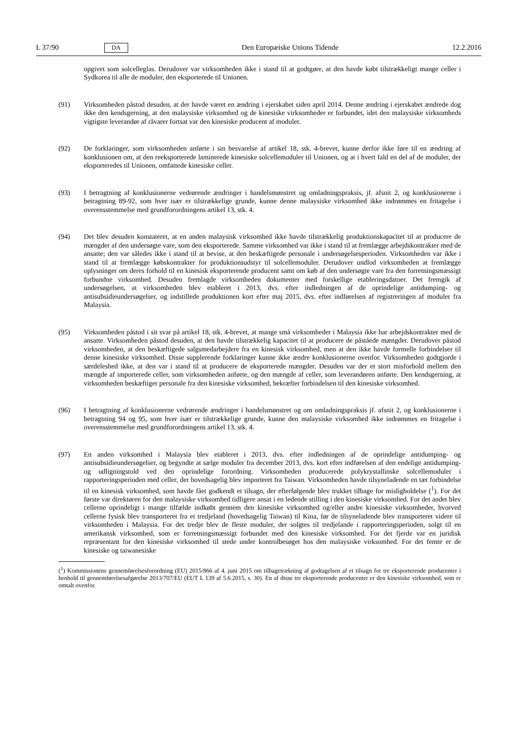L 37/90 DA Den Europæiske Unions Tidende 12.2.2016
opgivet som solcelleglas. Derudover var virksomheden ikke i stand til at godtgøre, at den havde købt tilstrækkeligt mange celler i Sydkorea til alle de moduler, den eksporterede til Unionen.
(91) Virksomheden påstod desuden, at der havde været en ændring i ejerskabet siden april 2014. Denne ændring i ejerskabet ændrede dog ikke den kendsgerning, at den malaysiske virksomhed og de kinesiske virksomheder er forbundet, idet den malaysiske virksomheds vigtigste leverandør af råvarer fortsat var den kinesiske producent af moduler.
(92) De forklaringer, som virksomheden anførte i sin besvarelse af artikel 18, stk. 4-brevet, kunne derfor ikke føre til en ændring af konklusionen om, at den reeksporterede laminerede kinesiske solcellemoduler til Unionen, og at i hvert fald en del af de moduler, der eksporteredes til Unionen, omfattede kinesiske celler.
(93) I betragtning af konklusionerne vedrørende ændringer i handelsmønstret og omladningspraksis, jf. afsnit 2, og konklusionerne i betragtning 89-92, som hver især er tilstrækkelige grunde, kunne denne malaysiske virksomhed ikke indrømmes en fritagelse i overensstemmelse med grundforordningens artikel 13, stk. 4.
(94) Det blev desuden konstateret, at en anden malaysisk virksomhed ikke havde tilstrækkelig produktionskapacitet til at producere de mængder af den undersøgte vare, som den eksporterede. Samme virksomhed var ikke i stand til at fremlægge arbejdskontrakter med de ansatte; den var således ikke i stand til at bevise, at den beskæftigede personale i undersøgelsesperioden. Virksomheden var ikke i stand til at fremlægge købskontrakter for produktionsudstyr til solcellemoduler. Derudover undlod virksomheden at fremlægge oplysninger om deres forhold til en kinesisk eksporterende producent samt om køb af den undersøgte vare fra den forretningsmæssigt forbundne virksomhed. Desuden fremlagde virksomheden dokumenter med forskellige etableringsdatoer. Det fremgik af undersøgelsen, at virksomheden blev etableret i 2013, dvs. efter indledningen af de oprindelige antidumping- og antisubsidieundersøgelser, og indstillede produktionen kort efter maj 2015, dvs. efter indførelsen af registreringen af moduler fra Malaysia.
(95) Virksomheden påstod i sit svar på artikel 18, stk. 4-brevet, at mange små virksomheder i Malaysia ikke har arbejdskontrakter med de ansatte. Virksomheden påstod desuden, at den havde tilstrækkelig kapacitet til at producere de påståede mængder. Derudover påstod virksomheden, at den beskæftigede salgsmedarbejdere fra en kinesisk virksomhed, men at den ikke havde formelle forbindelser til denne kinesiske virksomhed. Disse supplerende forklaringer kunne ikke ændre konklusionerne ovenfor. Virksomheden godtgjorde i særdeleshed ikke, at den var i stand til at producere de eksporterede mængder. Desuden var der et stort misforhold mellem den mængde af importerede celler, som virksomheden anførte, og den mængde af celler, som leverandøren anførte. Den kendsgerning, at virksomheden beskæftiger personale fra den kinesiske virksomhed, bekræfter forbindelsen til den kinesiske virksomhed.
(96) I betragtning af konklusionerne vedrørende ændringer i handelsmønstret og om omladningspraksis jf. afsnit 2, og konklusionerne i betragtning 94 og 95, som hver især er tilstrækkelige grunde, kunne den malaysiske virksomhed ikke indrømmes en fritagelse i overensstemmelse med grundforordningens artikel 13, stk. 4.
(97) En anden virksomhed i Malaysia blev etableret i 2013, dvs. efter indledningen af de oprindelige antidumping- og antisubsidieundersøgelser, og begyndte at sælge moduler fra december 2013, dvs. kort efter indførelsen af den endelige antidumping- og udligningstold ved den oprindelige forordning. Virksomheden producerede polykrystallinske solcellemoduler i rapporteringsperioden med celler, der hovedsagelig blev importeret fra Taiwan. Virksomheden havde tilsyneladende en tæt forbindelse til en kinesisk virksomhed, som havde fået godkendt et tilsagn, der efterfølgende blev trukket tilbage for misligholdelse (<sup>1</sup>). For det første var direktøren for den malaysiske virksomhed tidligere ansat i en ledende stilling i den kinesiske virksomhed. For det andet blev cellerne oprindeligt i mange tilfælde indkøbt gennem den kinesiske virksomhed og/eller andre kinesiske virksomheder, hvorved cellerne fysisk blev transporteret fra et tredjeland (hovedsagelig Taiwan) til Kina, før de tilsyneladende blev transporteret videre til virksomheden i Malaysia. For det tredje blev de fleste moduler, der solgtes til tredjelande i rapporteringsperioden, solgt til en amerikansk virksomhed, som er forretningsmæssigt forbundet med den kinesiske virksomhed. For det fjerde var en juridisk repræsentant for den kinesiske virksomhed til stede under kontrolbesøget hos den malaysiske virksomhed. For det femte er de kinesiske og taiwanesiske
(<sup>1</sup>) Kommissionens gennemførelsesforordning (EU) 2015/866 af 4. juni 2015 om tilbagetrækning af godtagelsen af et tilsagn for tre eksporterende producenter i henhold til gennemførelsesafgørelse 2013/707/EU (EUT L 139 af 5.6.2015, s. 30). En af disse tre eksporterende producenter er den kinesiske virksomhed, som er omtalt ovenfor.